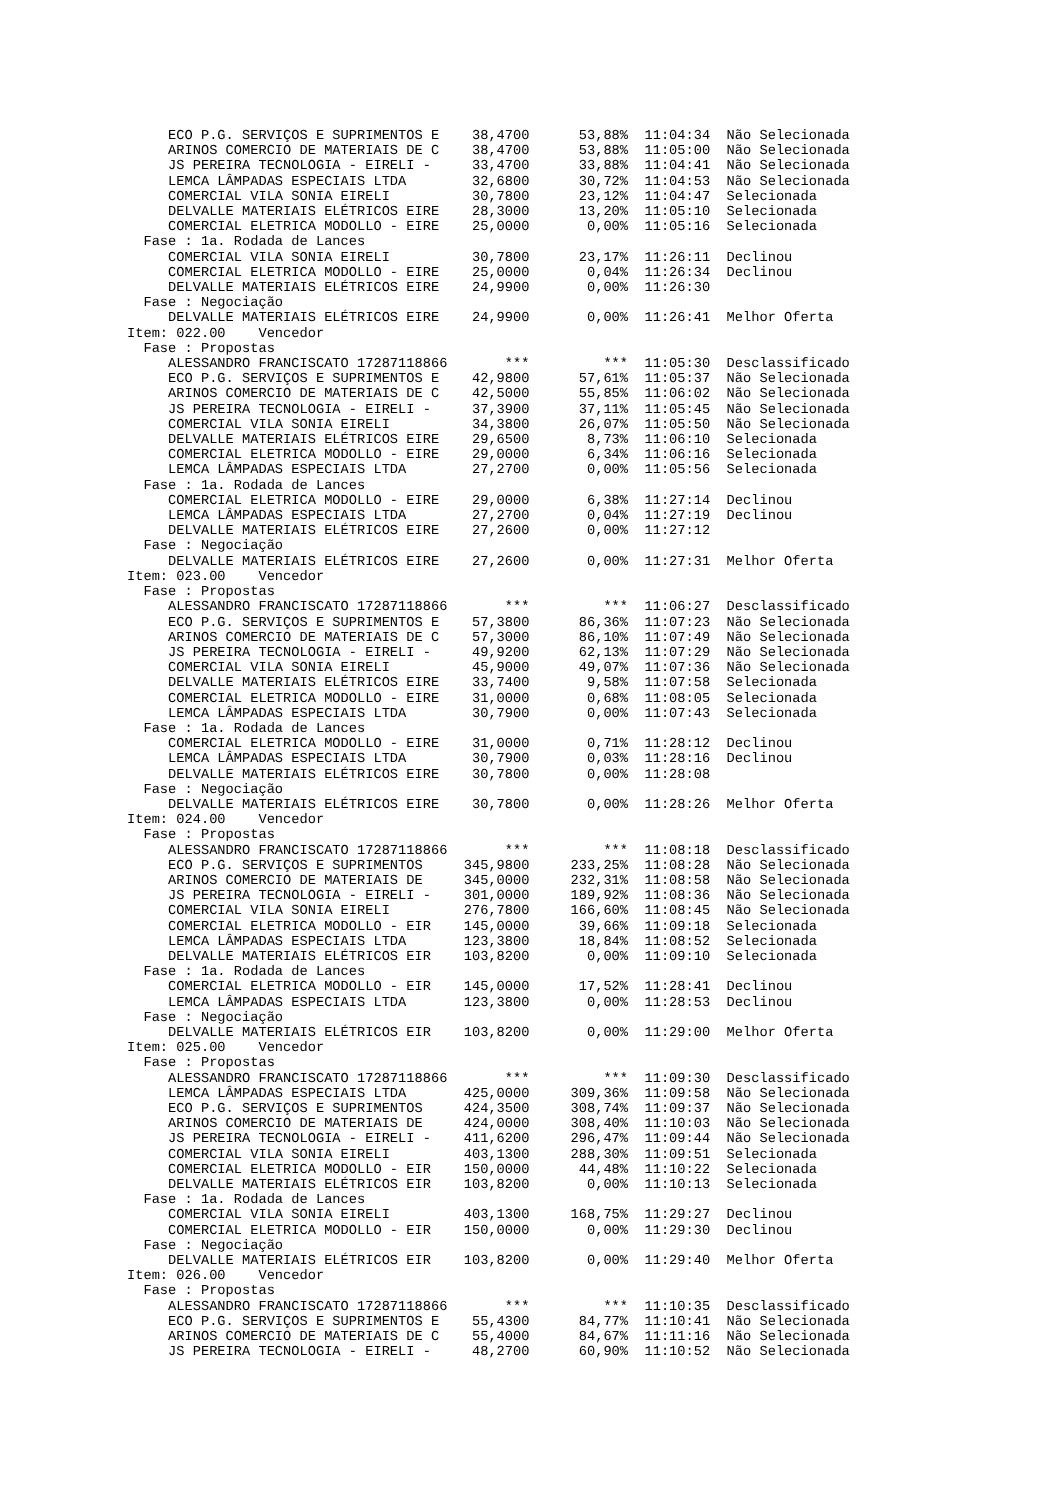ECO P.G. SERVIÇOS E SUPRIMENTOS E    38,4700      53,88%  11:04:34  Não Selecionada
     ARINOS COMERCIO DE MATERIAIS DE C    38,4700      53,88%  11:05:00  Não Selecionada
     JS PEREIRA TECNOLOGIA - EIRELI -     33,4700      33,88%  11:04:41  Não Selecionada
     LEMCA LÂMPADAS ESPECIAIS LTDA        32,6800      30,72%  11:04:53  Não Selecionada
     COMERCIAL VILA SONIA EIRELI          30,7800      23,12%  11:04:47  Selecionada
     DELVALLE MATERIAIS ELÉTRICOS EIRE    28,3000      13,20%  11:05:10  Selecionada
     COMERCIAL ELETRICA MODOLLO - EIRE    25,0000       0,00%  11:05:16  Selecionada
  Fase : 1a. Rodada de Lances
     COMERCIAL VILA SONIA EIRELI          30,7800      23,17%  11:26:11  Declinou
     COMERCIAL ELETRICA MODOLLO - EIRE    25,0000       0,04%  11:26:34  Declinou
     DELVALLE MATERIAIS ELÉTRICOS EIRE    24,9900       0,00%  11:26:30
  Fase : Negociação
     DELVALLE MATERIAIS ELÉTRICOS EIRE    24,9900       0,00%  11:26:41  Melhor Oferta
Item: 022.00    Vencedor
  Fase : Propostas
     ALESSANDRO FRANCISCATO 17287118866       ***         ***  11:05:30  Desclassificado
     ECO P.G. SERVIÇOS E SUPRIMENTOS E    42,9800      57,61%  11:05:37  Não Selecionada
     ARINOS COMERCIO DE MATERIAIS DE C    42,5000      55,85%  11:06:02  Não Selecionada
     JS PEREIRA TECNOLOGIA - EIRELI -     37,3900      37,11%  11:05:45  Não Selecionada
     COMERCIAL VILA SONIA EIRELI          34,3800      26,07%  11:05:50  Não Selecionada
     DELVALLE MATERIAIS ELÉTRICOS EIRE    29,6500       8,73%  11:06:10  Selecionada
     COMERCIAL ELETRICA MODOLLO - EIRE    29,0000       6,34%  11:06:16  Selecionada
     LEMCA LÂMPADAS ESPECIAIS LTDA        27,2700       0,00%  11:05:56  Selecionada
  Fase : 1a. Rodada de Lances
     COMERCIAL ELETRICA MODOLLO - EIRE    29,0000       6,38%  11:27:14  Declinou
     LEMCA LÂMPADAS ESPECIAIS LTDA        27,2700       0,04%  11:27:19  Declinou
     DELVALLE MATERIAIS ELÉTRICOS EIRE    27,2600       0,00%  11:27:12
  Fase : Negociação
     DELVALLE MATERIAIS ELÉTRICOS EIRE    27,2600       0,00%  11:27:31  Melhor Oferta
Item: 023.00    Vencedor
  Fase : Propostas
     ALESSANDRO FRANCISCATO 17287118866       ***         ***  11:06:27  Desclassificado
     ECO P.G. SERVIÇOS E SUPRIMENTOS E    57,3800      86,36%  11:07:23  Não Selecionada
     ARINOS COMERCIO DE MATERIAIS DE C    57,3000      86,10%  11:07:49  Não Selecionada
     JS PEREIRA TECNOLOGIA - EIRELI -     49,9200      62,13%  11:07:29  Não Selecionada
     COMERCIAL VILA SONIA EIRELI          45,9000      49,07%  11:07:36  Não Selecionada
     DELVALLE MATERIAIS ELÉTRICOS EIRE    33,7400       9,58%  11:07:58  Selecionada
     COMERCIAL ELETRICA MODOLLO - EIRE    31,0000       0,68%  11:08:05  Selecionada
     LEMCA LÂMPADAS ESPECIAIS LTDA        30,7900       0,00%  11:07:43  Selecionada
  Fase : 1a. Rodada de Lances
     COMERCIAL ELETRICA MODOLLO - EIRE    31,0000       0,71%  11:28:12  Declinou
     LEMCA LÂMPADAS ESPECIAIS LTDA        30,7900       0,03%  11:28:16  Declinou
     DELVALLE MATERIAIS ELÉTRICOS EIRE    30,7800       0,00%  11:28:08
  Fase : Negociação
     DELVALLE MATERIAIS ELÉTRICOS EIRE    30,7800       0,00%  11:28:26  Melhor Oferta
Item: 024.00    Vencedor
  Fase : Propostas
     ALESSANDRO FRANCISCATO 17287118866       ***         ***  11:08:18  Desclassificado
     ECO P.G. SERVIÇOS E SUPRIMENTOS     345,9800     233,25%  11:08:28  Não Selecionada
     ARINOS COMERCIO DE MATERIAIS DE     345,0000     232,31%  11:08:58  Não Selecionada
     JS PEREIRA TECNOLOGIA - EIRELI -    301,0000     189,92%  11:08:36  Não Selecionada
     COMERCIAL VILA SONIA EIRELI         276,7800     166,60%  11:08:45  Não Selecionada
     COMERCIAL ELETRICA MODOLLO - EIR    145,0000      39,66%  11:09:18  Selecionada
     LEMCA LÂMPADAS ESPECIAIS LTDA       123,3800      18,84%  11:08:52  Selecionada
     DELVALLE MATERIAIS ELÉTRICOS EIR    103,8200       0,00%  11:09:10  Selecionada
  Fase : 1a. Rodada de Lances
     COMERCIAL ELETRICA MODOLLO - EIR    145,0000      17,52%  11:28:41  Declinou
     LEMCA LÂMPADAS ESPECIAIS LTDA       123,3800       0,00%  11:28:53  Declinou
  Fase : Negociação
     DELVALLE MATERIAIS ELÉTRICOS EIR    103,8200       0,00%  11:29:00  Melhor Oferta
Item: 025.00    Vencedor
  Fase : Propostas
     ALESSANDRO FRANCISCATO 17287118866       ***         ***  11:09:30  Desclassificado
     LEMCA LÂMPADAS ESPECIAIS LTDA       425,0000     309,36%  11:09:58  Não Selecionada
     ECO P.G. SERVIÇOS E SUPRIMENTOS     424,3500     308,74%  11:09:37  Não Selecionada
     ARINOS COMERCIO DE MATERIAIS DE     424,0000     308,40%  11:10:03  Não Selecionada
     JS PEREIRA TECNOLOGIA - EIRELI -    411,6200     296,47%  11:09:44  Não Selecionada
     COMERCIAL VILA SONIA EIRELI         403,1300     288,30%  11:09:51  Selecionada
     COMERCIAL ELETRICA MODOLLO - EIR    150,0000      44,48%  11:10:22  Selecionada
     DELVALLE MATERIAIS ELÉTRICOS EIR    103,8200       0,00%  11:10:13  Selecionada
  Fase : 1a. Rodada de Lances
     COMERCIAL VILA SONIA EIRELI         403,1300     168,75%  11:29:27  Declinou
     COMERCIAL ELETRICA MODOLLO - EIR    150,0000       0,00%  11:29:30  Declinou
  Fase : Negociação
     DELVALLE MATERIAIS ELÉTRICOS EIR    103,8200       0,00%  11:29:40  Melhor Oferta
Item: 026.00    Vencedor
  Fase : Propostas
     ALESSANDRO FRANCISCATO 17287118866       ***         ***  11:10:35  Desclassificado
     ECO P.G. SERVIÇOS E SUPRIMENTOS E    55,4300      84,77%  11:10:41  Não Selecionada
     ARINOS COMERCIO DE MATERIAIS DE C    55,4000      84,67%  11:11:16  Não Selecionada
     JS PEREIRA TECNOLOGIA - EIRELI -     48,2700      60,90%  11:10:52  Não Selecionada